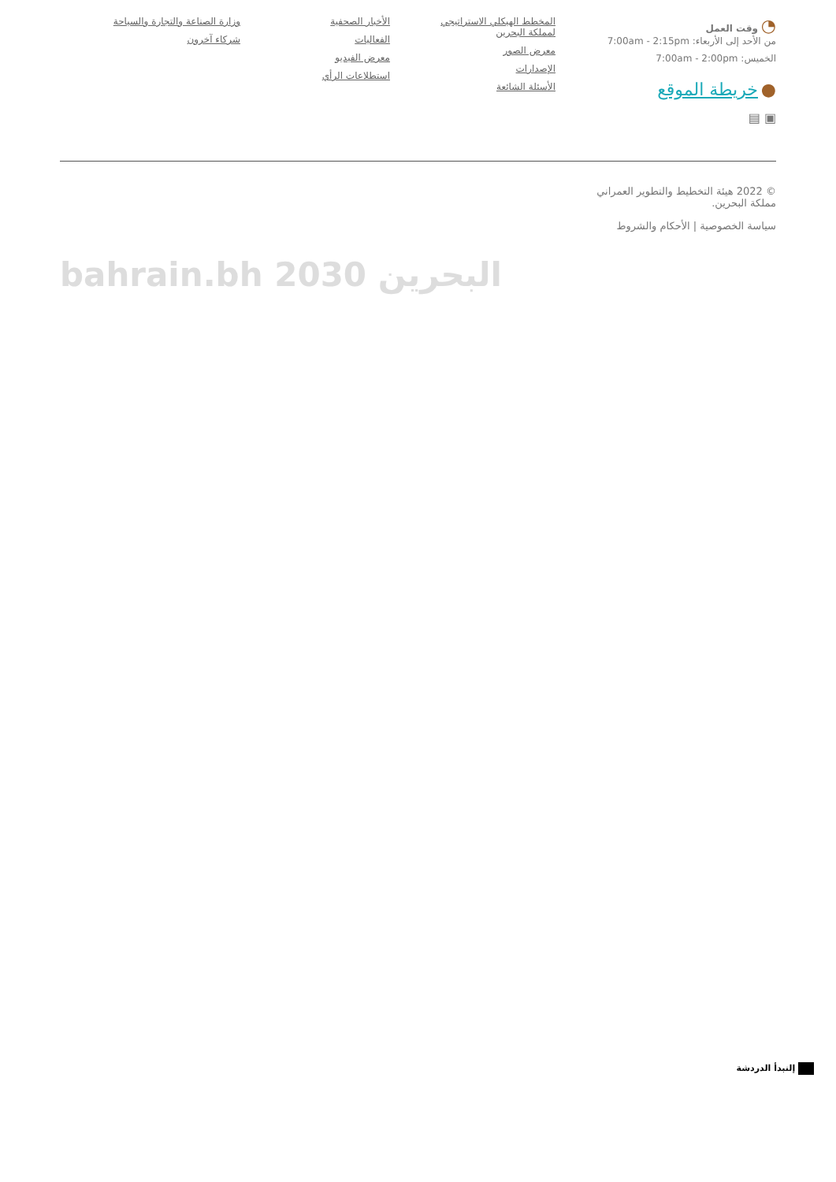◔ وقت العمل
من الأحد إلى الأربعاء: 7:00am - 2:15pm
الخميس: 7:00am - 2:00pm
● خريطة الموقع
▣ ▤
المخطط الهيكلي الاستراتيجي لمملكة البحرين
معرض الصور
الإصدارات
الأسئلة الشائعة
الأخبار الصحفية
الفعاليات
معرض الفيديو
استطلاعات الرأي
وزارة الصناعة والتجارة والسياحة
شركاء آخرون
© 2022 هيئة التخطيط والتطوير العمراني
مملكة البحرين.
سياسة الخصوصية | الأحكام والشروط
البحرين 2030 bahrain.bh
إلنبدأ الدردشة